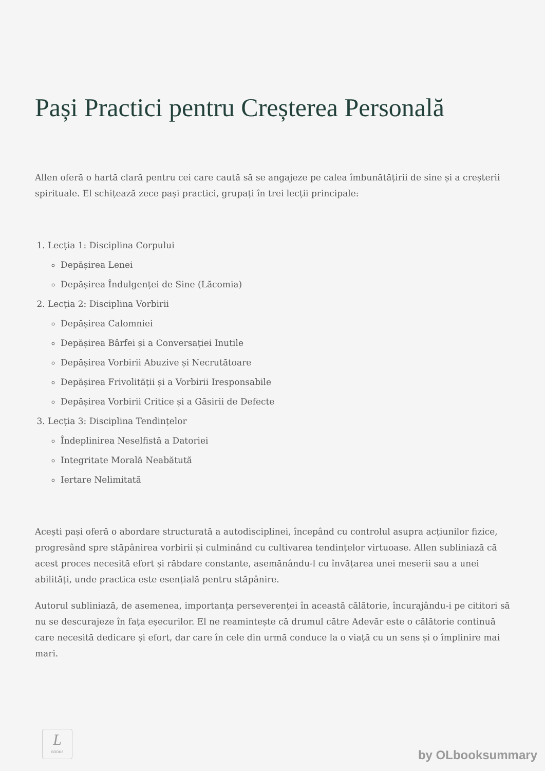Pași Practici pentru Creșterea Personală
Allen oferă o hartă clară pentru cei care caută să se angajeze pe calea îmbunătățirii de sine și a creșterii spirituale. El schițează zece pași practici, grupați în trei lecții principale:
1. Lecția 1: Disciplina Corpului
Depășirea Lenei
Depășirea Îndulgenței de Sine (Lăcomia)
2. Lecția 2: Disciplina Vorbirii
Depășirea Calomniei
Depășirea Bârfei și a Conversației Inutile
Depășirea Vorbirii Abuzive și Necrutătoare
Depășirea Frivolității și a Vorbirii Iresponsabile
Depășirea Vorbirii Critice și a Găsirii de Defecte
3. Lecția 3: Disciplina Tendințelor
Îndeplinirea Neselfistă a Datoriei
Integritate Morală Neabătută
Iertare Nelimitată
Acești pași oferă o abordare structurată a autodisciplinei, începând cu controlul asupra acțiunilor fizice, progresând spre stăpânirea vorbirii și culminând cu cultivarea tendințelor virtuoase. Allen subliniază că acest proces necesită efort și răbdare constante, asemănându-l cu învățarea unei meserii sau a unei abilități, unde practica este esențială pentru stăpânire.
Autorul subliniază, de asemenea, importanța perseverenței în această călătorie, încurajându-i pe cititori să nu se descurajeze în fața eșecurilor. El ne reamintește că drumul către Adevăr este o călătorie continuă care necesită dedicare și efort, dar care în cele din urmă conduce la o viață cu un sens și o împlinire mai mari.
L
BOOKS
by OLbooksummary